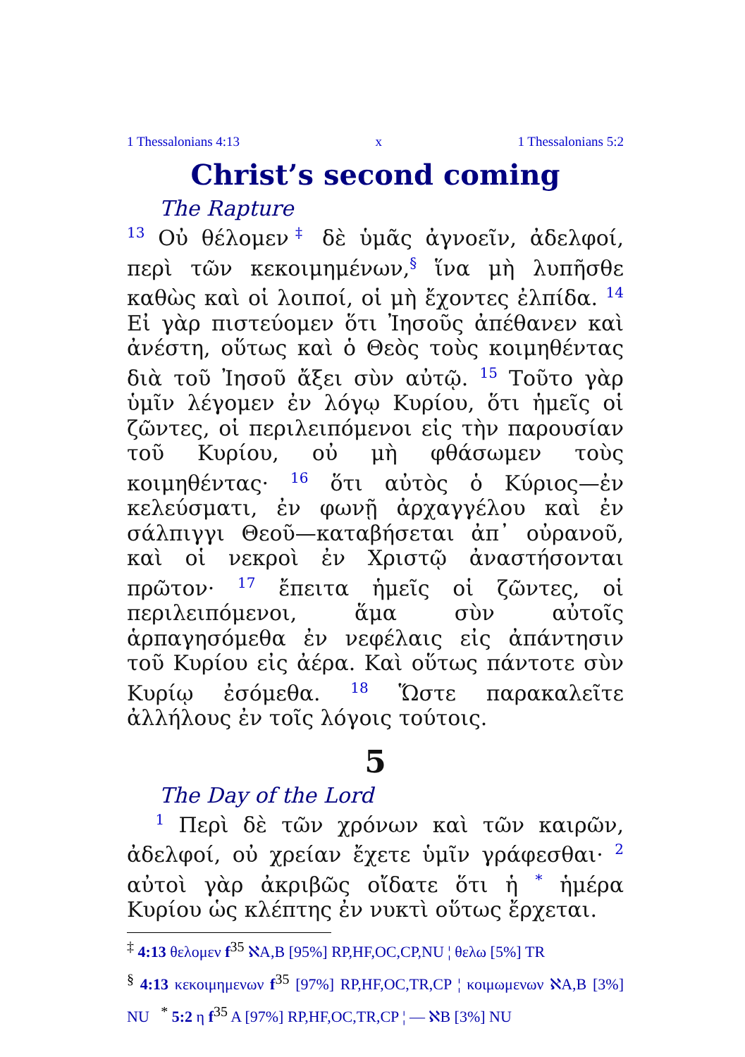1 Thessalonians 4:13 x 1 Thessalonians 5:2
Christ’s second coming
The Rapture
<sup>13</sup> Οὐ θέλομεν<sup>‡</sup> δὲ ὑμᾶς ἀγνοεῖν, ἀδελφοί, περὶ τῶν κεκοιμημένων,<sup>§</sup> ἵνα μὴ λυπῆσθε καθὼς καὶ οἱ λοιποί, οἱ μὴ ἔχοντες ἐλπίδα. <sup>14</sup> Εἰ γὰρ πιστεύομεν ὅτι Ἰησοῦς ἀπέθανεν καὶ ἀνέστη, οὕτως καὶ ὁ Θεὸς τοὺς κοιμηθέντας διὰ τοῦ Ἰησοῦ ἄξει σὺν αὐτῷ. <sup>15</sup> Τοῦτο γὰρ ὑμῖν λέγομεν ἐν λόγῳ Κυρίου, ὅτι ἡμεῖς οἱ ζῶντες, οἱ περιλειπόμενοι εἰς τὴν παρουσίαν τοῦ Κυρίου, οὐ μὴ φθάσωμεν τοὺς κοιμηθέντας· <sup>16</sup> ὅτι αὐτὸς ὁ Κύριος—ἐν κελεύσματι, ἐν φωνῇ ἀρχαγγέλου καὶ ἐν σάλπιγγι Θεοῦ—καταβήσεται ἀπ᾽ οὐρανοῦ, καὶ οἱ νεκροὶ ἐν Χριστῷ ἀναστήσονται πρῶτον· <sup>17</sup> ἔπειτα ἡμεῖς οἱ ζῶντες, οἱ περιλειπόμενοι, ἅμα σὺν αὐτοῖς ἁρπαγησόμεθα ἐν νεφέλαις εἰς ἀπάντησιν τοῦ Κυρίου εἰς ἀέρα. Καὶ οὕτως πάντοτε σὺν Κυρίῳ ἐσόμεθα. <sup>18</sup> Ὥστε παρακαλεῖτε ἀλλήλους ἐν τοῖς λόγοις τούτοις.
5
The Day of the Lord
<sup>1</sup> Περὶ δὲ τῶν χρόνων καὶ τῶν καιρῶν, ἀδελφοί, οὐ χρείαν ἔχετε ὑμῖν γράφεσθαι· <sup>2</sup> αὐτοὶ γὰρ ἀκριβῶς οἴδατε ὅτι ἡ <sup>*</sup> ἡμέρα Κυρίου ὡς κλέπτης ἐν νυκτὶ οὕτως ἔρχεται.
<sup>‡</sup> 4:13 θελομεν f<sup>35</sup> ℵA,B [95%] RP,HF,OC,CP,NU ¦ θελω [5%] TR
<sup>§</sup> 4:13 κεκοιμημενων f<sup>35</sup> [97%] RP,HF,OC,TR,CP ¦ κοιμωμενων ℵA,B [3%] NU <sup>*</sup> 5:2 η f<sup>35</sup> A [97%] RP,HF,OC,TR,CP ¦ — ℵB [3%] NU